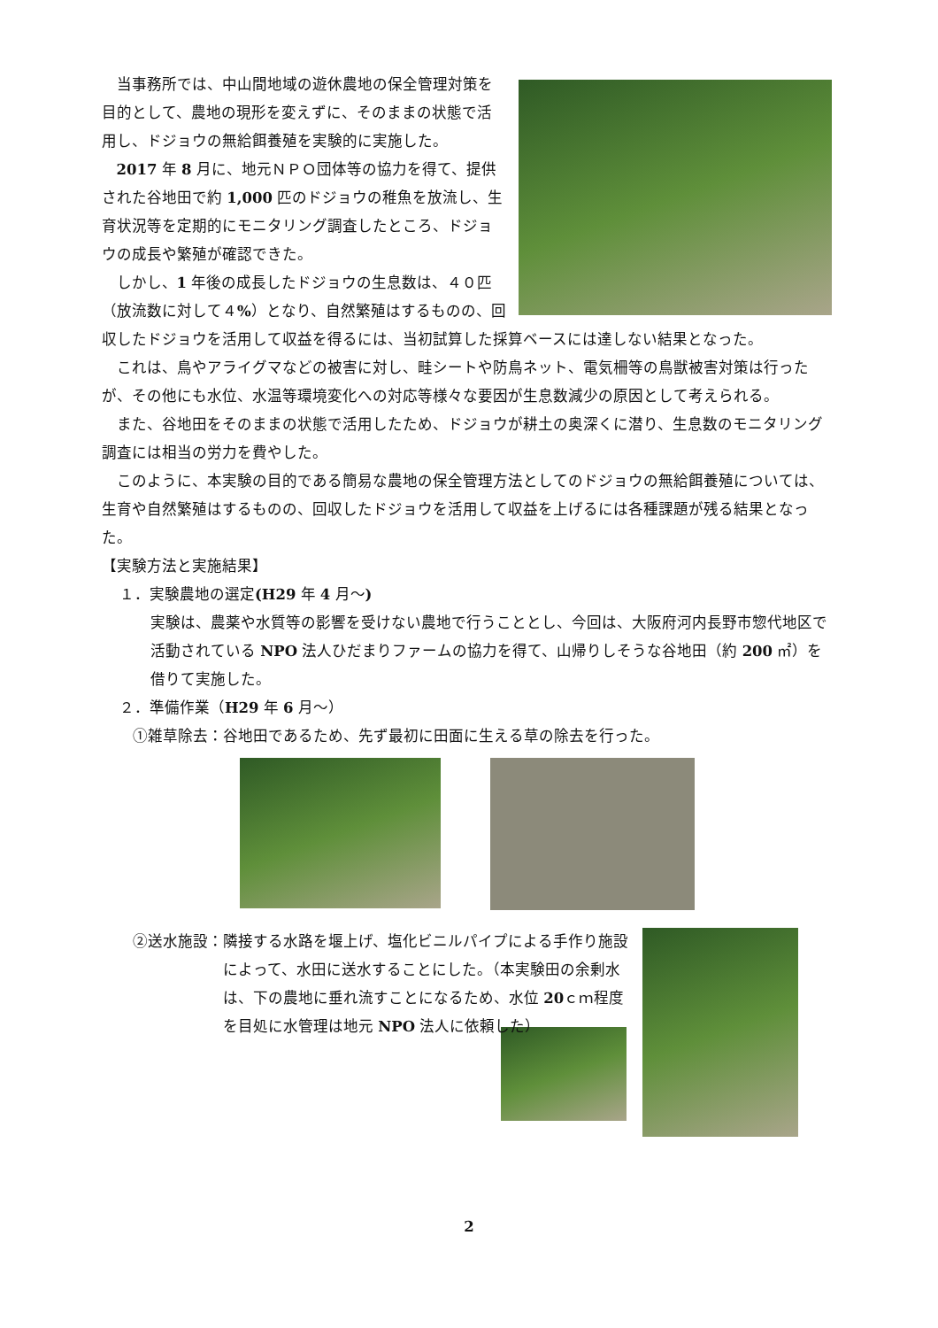当事務所では、中山間地域の遊休農地の保全管理対策を目的として、農地の現形を変えずに、そのままの状態で活用し、ドジョウの無給餌養殖を実験的に実施した。
2017 年 8 月に、地元ＮＰＯ団体等の協力を得て、提供された谷地田で約 1,000 匹のドジョウの稚魚を放流し、生育状況等を定期的にモニタリング調査したところ、ドジョウの成長や繁殖が確認できた。
しかし、1 年後の成長したドジョウの生息数は、４０匹（放流数に対して４%）となり、自然繁殖はするものの、回収したドジョウを活用して収益を得るには、当初試算した採算ベースには達しない結果となった。
これは、鳥やアライグマなどの被害に対し、畦シートや防鳥ネット、電気柵等の鳥獣被害対策は行ったが、その他にも水位、水温等環境変化への対応等様々な要因が生息数減少の原因として考えられる。
また、谷地田をそのままの状態で活用したため、ドジョウが耕土の奥深くに潜り、生息数のモニタリング調査には相当の労力を費やした。
このように、本実験の目的である簡易な農地の保全管理方法としてのドジョウの無給餌養殖については、生育や自然繁殖はするものの、回収したドジョウを活用して収益を上げるには各種課題が残る結果となった。
【実験方法と実施結果】
１．実験農地の選定(H29 年 4 月～)
実験は、農薬や水質等の影響を受けない農地で行うこととし、今回は、大阪府河内長野市惣代地区で活動されている NPO 法人ひだまりファームの協力を得て、山帰りしそうな谷地田（約 200 ㎡）を借りて実施した。
２．準備作業（H29 年 6 月～）
①雑草除去：谷地田であるため、先ず最初に田面に生える草の除去を行った。
②送水施設： 隣接する水路を堰上げ、塩化ビニルパイプによる手作り施設によって、水田に送水することにした。（本実験田の余剰水は、下の農地に垂れ流すことになるため、水位 20ｃｍ程度を目処に水管理は地元 NPO 法人に依頼した）
2